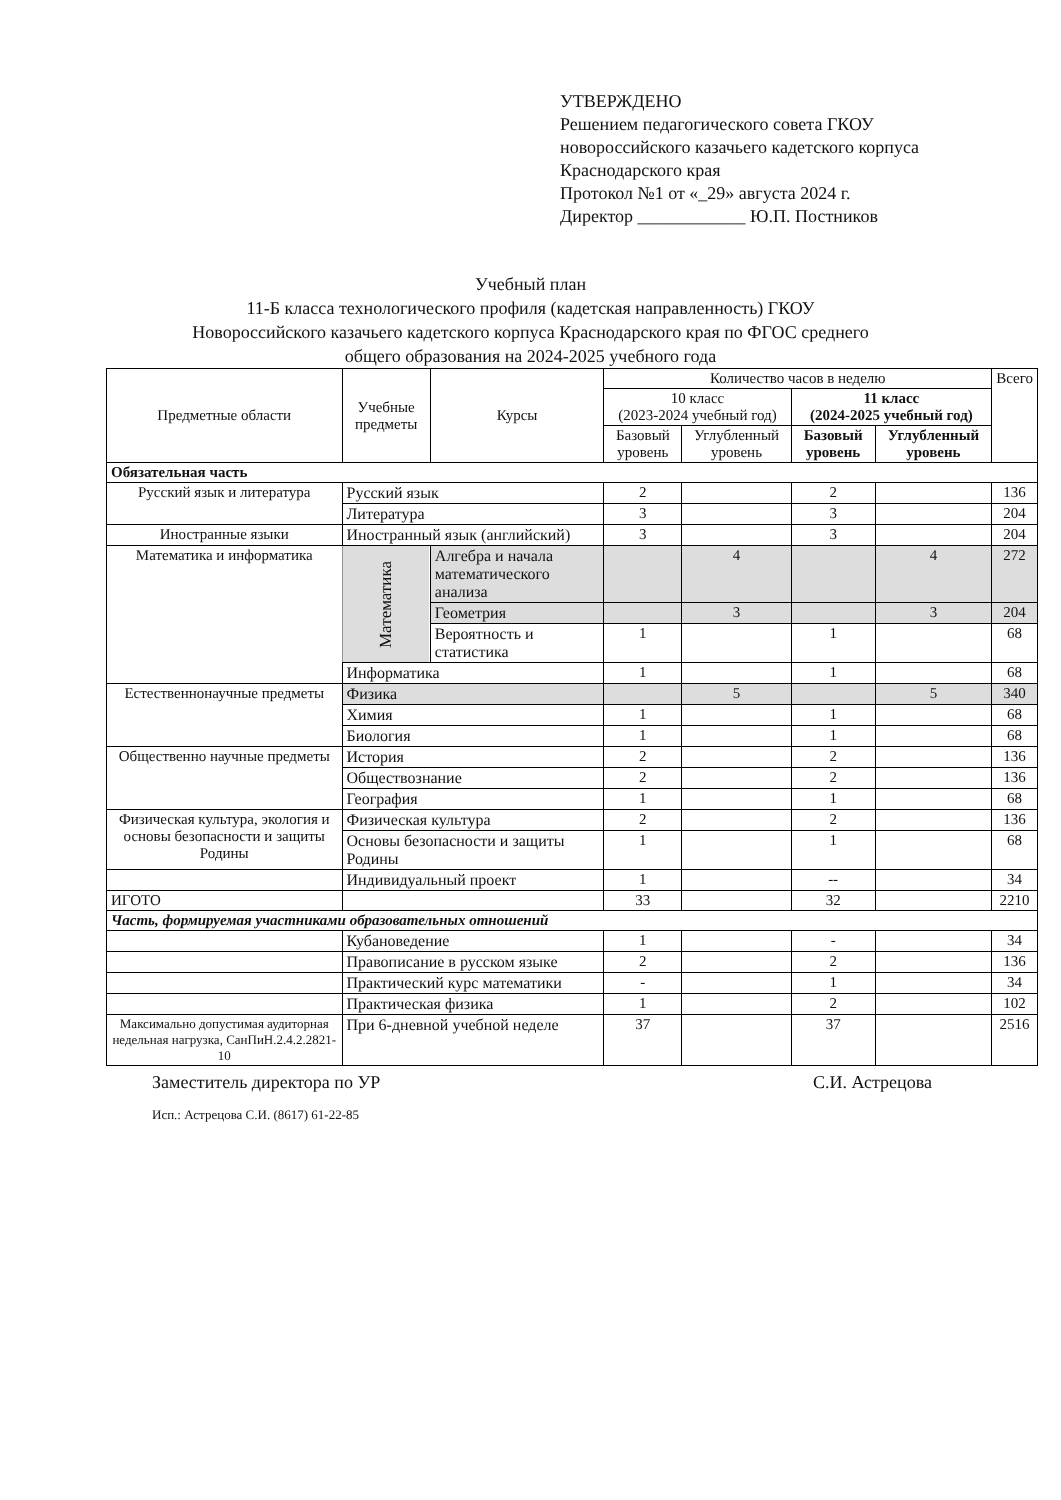УТВЕРЖДЕНО
Решением педагогического совета ГКОУ
новороссийского казачьего кадетского корпуса
Краснодарского края
Протокол №1 от «_29» августа 2024 г.
Директор ____________ Ю.П. Постников
Учебный план
11-Б класса технологического профиля (кадетская направленность) ГКОУ
Новороссийского казачьего кадетского корпуса Краснодарского края по ФГОС среднего
общего образования на 2024-2025 учебного года
| Предметные области | Учебные предметы | Курсы | Количество часов в неделю | | | | Всего |
| --- | --- | --- | --- | --- | --- | --- | --- |
| | | | 10 класс (2023-2024 учебный год) | | 11 класс (2024-2025 учебный год) | | |
| | | | Базовый уровень | Углубленный уровень | Базовый уровень | Углубленный уровень | |
| Обязательная часть | | | | | | | |
| Русский язык и литература | Русский язык | | 2 | | 2 | | 136 |
| | Литература | | 3 | | 3 | | 204 |
| Иностранные языки | Иностранный язык (английский) | | 3 | | 3 | | 204 |
| Математика и информатика | Математика | Алгебра и начала математического анализа | | 4 | | 4 | 272 |
| | | Геометрия | | 3 | | 3 | 204 |
| | | Вероятность и статистика | 1 | | 1 | | 68 |
| | Информатика | | 1 | | 1 | | 68 |
| Естественнонаучные предметы | Физика | | | 5 | | 5 | 340 |
| | Химия | | 1 | | 1 | | 68 |
| | Биология | | 1 | | 1 | | 68 |
| Общественно научные предметы | История | | 2 | | 2 | | 136 |
| | Обществознание | | 2 | | 2 | | 136 |
| | География | | 1 | | 1 | | 68 |
| Физическая культура, экология и основы безопасности и защиты Родины | Физическая культура | | 2 | | 2 | | 136 |
| | Основы безопасности и защиты Родины | | 1 | | 1 | | 68 |
| | Индивидуальный проект | | 1 | | -- | | 34 |
| ИГОТО | | | 33 | | 32 | | 2210 |
| Часть, формируемая участниками образовательных отношений | | | | | | | |
| | Кубановедение | | 1 | | - | | 34 |
| | Правописание в русском языке | | 2 | | 2 | | 136 |
| | Практический курс математики | | - | | 1 | | 34 |
| | Практическая физика | | 1 | | 2 | | 102 |
| Максимально допустимая аудиторная недельная нагрузка, СанПиН.2.4.2.2821-10 | При 6-дневной учебной неделе | | 37 | | 37 | | 2516 |
Заместитель директора по УР С.И. Астрецова
Исп.: Астрецова С.И. (8617) 61-22-85